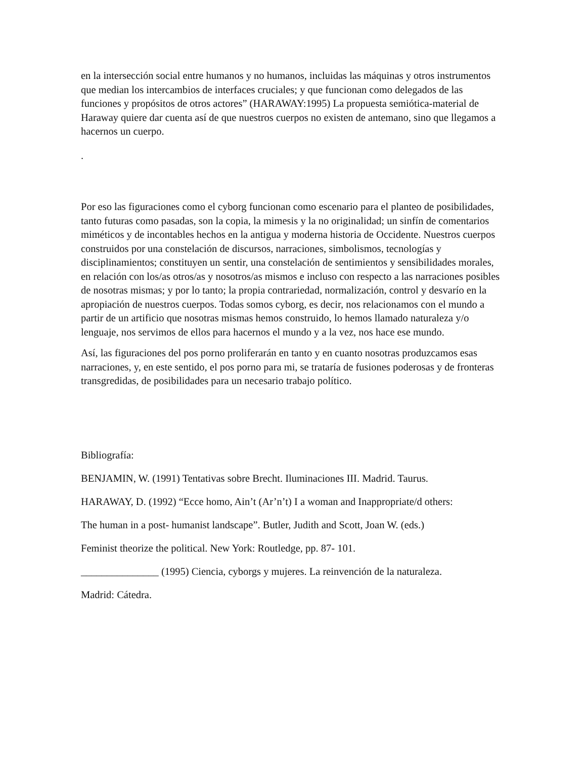en la intersección social entre humanos y no humanos, incluidas las máquinas y otros instrumentos que median los intercambios de interfaces cruciales; y que funcionan como delegados de las funciones y propósitos de otros actores” (HARAWAY:1995) La propuesta semiótica-material de Haraway quiere dar cuenta así de que nuestros cuerpos no existen de antemano, sino que llegamos a hacernos un cuerpo.
.
Por eso las figuraciones como el cyborg funcionan como escenario para el planteo de posibilidades, tanto futuras como pasadas, son la copia, la mimesis y la no originalidad; un sinfín de comentarios miméticos y de incontables hechos en la antigua y moderna historia de Occidente. Nuestros cuerpos construidos por una constelación de discursos, narraciones, simbolismos, tecnologías y disciplinamientos; constituyen un sentir, una constelación de sentimientos y sensibilidades morales, en relación con los/as otros/as y nosotros/as mismos e incluso con respecto a las narraciones posibles de nosotras mismas; y por lo tanto; la propia contrariedad, normalización, control y desvarío en la apropiación de nuestros cuerpos. Todas somos cyborg, es decir, nos relacionamos con el mundo a partir de un artificio que nosotras mismas hemos construido, lo hemos llamado naturaleza y/o lenguaje, nos servimos de ellos para hacernos el mundo y a la vez, nos hace ese mundo.
Así, las figuraciones del pos porno proliferarán en tanto y en cuanto nosotras produzcamos esas narraciones, y, en este sentido, el pos porno para mi, se trataría de fusiones poderosas y de fronteras transgredidas, de posibilidades para un necesario trabajo político.
Bibliografía:
BENJAMIN, W. (1991) Tentativas sobre Brecht. Iluminaciones III. Madrid. Taurus.
HARAWAY, D. (1992) “Ecce homo, Ain’t (Ar’n’t) I a woman and Inappropriate/d others:
The human in a post- humanist landscape”. Butler, Judith and Scott, Joan W. (eds.)
Feminist theorize the political. New York: Routledge, pp. 87- 101.
_______________ (1995) Ciencia, cyborgs y mujeres. La reinvención de la naturaleza.
Madrid: Cátedra.